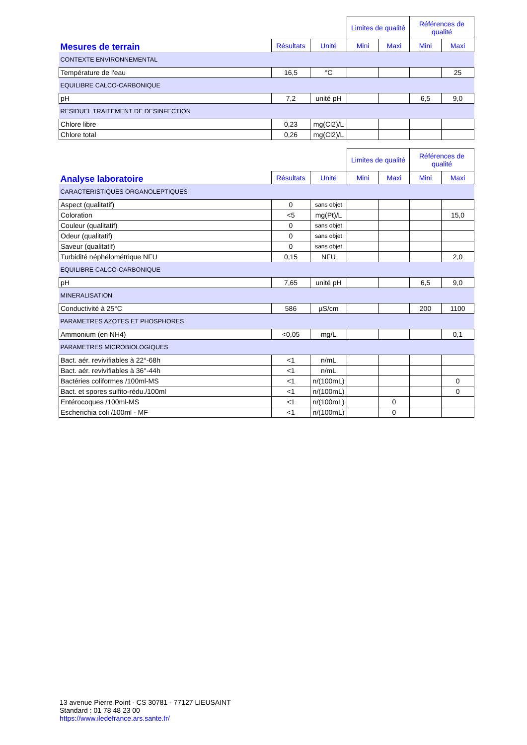| | | | Limites de qualité | | Références de qualité | |
| --- | --- | --- | --- | --- | --- | --- |
| Mesures de terrain | Résultats | Unité | Mini | Maxi | Mini | Maxi |
| CONTEXTE ENVIRONNEMENTAL | | | | | | |
| Température de l'eau | 16,5 | °C | | | | 25 |
| EQUILIBRE CALCO-CARBONIQUE | | | | | | |
| pH | 7,2 | unité pH | | | 6,5 | 9,0 |
| RESIDUEL TRAITEMENT DE DESINFECTION | | | | | | |
| Chlore libre | 0,23 | mg(Cl2)/L | | | | |
| Chlore total | 0,26 | mg(Cl2)/L | | | | |
| | | | Limites de qualité | | Références de qualité | |
| --- | --- | --- | --- | --- | --- | --- |
| Analyse laboratoire | Résultats | Unité | Mini | Maxi | Mini | Maxi |
| CARACTERISTIQUES ORGANOLEPTIQUES | | | | | | |
| Aspect (qualitatif) | 0 | sans objet | | | | |
| Coloration | <5 | mg(Pt)/L | | | | 15,0 |
| Couleur (qualitatif) | 0 | sans objet | | | | |
| Odeur (qualitatif) | 0 | sans objet | | | | |
| Saveur (qualitatif) | 0 | sans objet | | | | |
| Turbidité néphélométrique NFU | 0,15 | NFU | | | | 2,0 |
| EQUILIBRE CALCO-CARBONIQUE | | | | | | |
| pH | 7,65 | unité pH | | | 6,5 | 9,0 |
| MINERALISATION | | | | | | |
| Conductivité à 25°C | 586 | µS/cm | | | 200 | 1100 |
| PARAMETRES AZOTES ET PHOSPHORES | | | | | | |
| Ammonium (en NH4) | <0,05 | mg/L | | | | 0,1 |
| PARAMETRES MICROBIOLOGIQUES | | | | | | |
| Bact. aér. revivifiables à 22°-68h | <1 | n/mL | | | | |
| Bact. aér. revivifiables à 36°-44h | <1 | n/mL | | | | |
| Bactéries coliformes /100ml-MS | <1 | n/(100mL) | | | | 0 |
| Bact. et spores sulfito-rédu./100ml | <1 | n/(100mL) | | | | 0 |
| Entérocoques /100ml-MS | <1 | n/(100mL) | | 0 | | |
| Escherichia coli /100ml - MF | <1 | n/(100mL) | | 0 | | |
13 avenue Pierre Point - CS 30781 - 77127 LIEUSAINT
Standard : 01 78 48 23 00
https://www.iledefrance.ars.sante.fr/